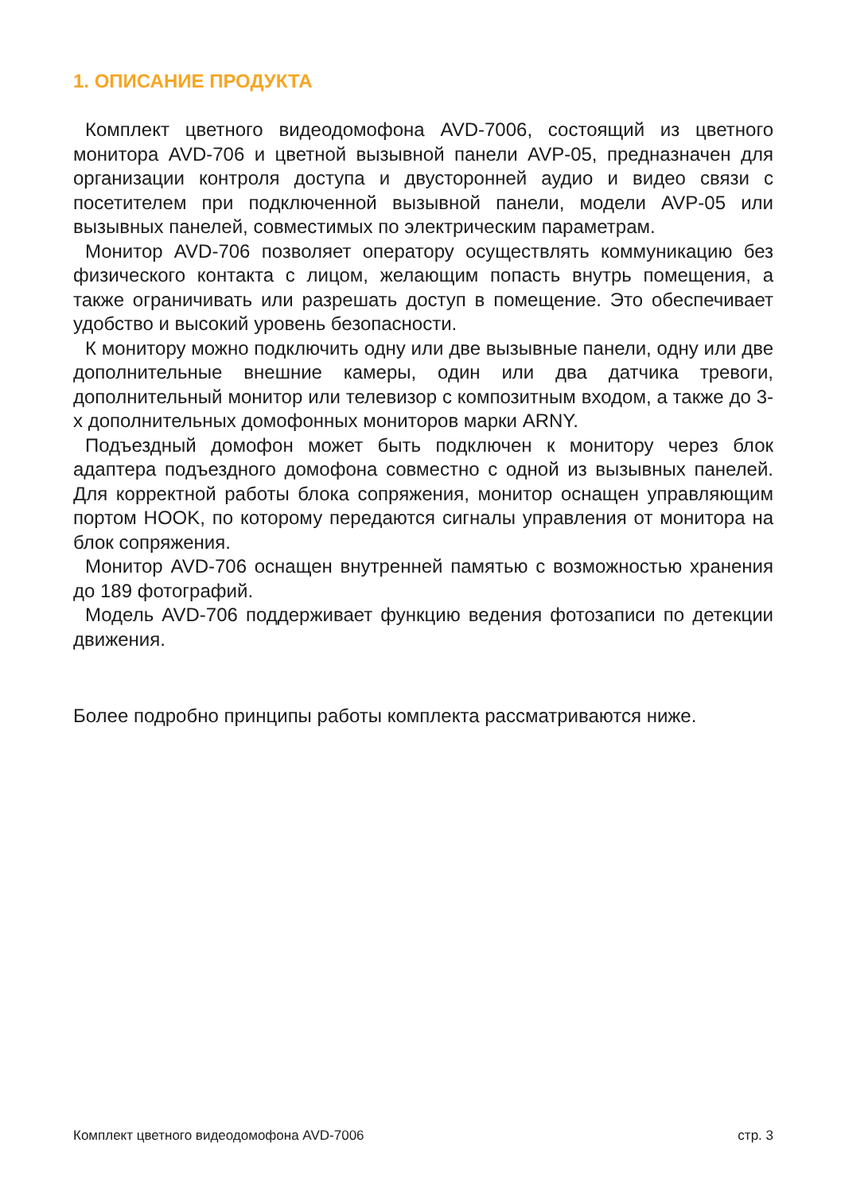1. ОПИСАНИЕ ПРОДУКТА
Комплект цветного видеодомофона AVD-7006, состоящий из цветного монитора AVD-706 и цветной вызывной панели AVP-05, предназначен для организации контроля доступа и двусторонней аудио и видео связи с посетителем при подключенной вызывной панели, модели AVP-05 или вызывных панелей, совместимых по электрическим параметрам.
Монитор AVD-706 позволяет оператору осуществлять коммуникацию без физического контакта с лицом, желающим попасть внутрь помещения, а также ограничивать или разрешать доступ в помещение. Это обеспечивает удобство и высокий уровень безопасности.
К монитору можно подключить одну или две вызывные панели, одну или две дополнительные внешние камеры, один или два датчика тревоги, дополнительный монитор или телевизор с композитным входом, а также до 3-х дополнительных домофонных мониторов марки ARNY.
Подъездный домофон может быть подключен к монитору через блок адаптера подъездного домофона совместно с одной из вызывных панелей. Для корректной работы блока сопряжения, монитор оснащен управляющим портом HOOK, по которому передаются сигналы управления от монитора на блок сопряжения.
Монитор AVD-706 оснащен внутренней памятью с возможностью хранения до 189 фотографий.
Модель AVD-706 поддерживает функцию ведения фотозаписи по детекции движения.
Более подробно принципы работы комплекта рассматриваются ниже.
Комплект цветного видеодомофона AVD-7006 стр. 3